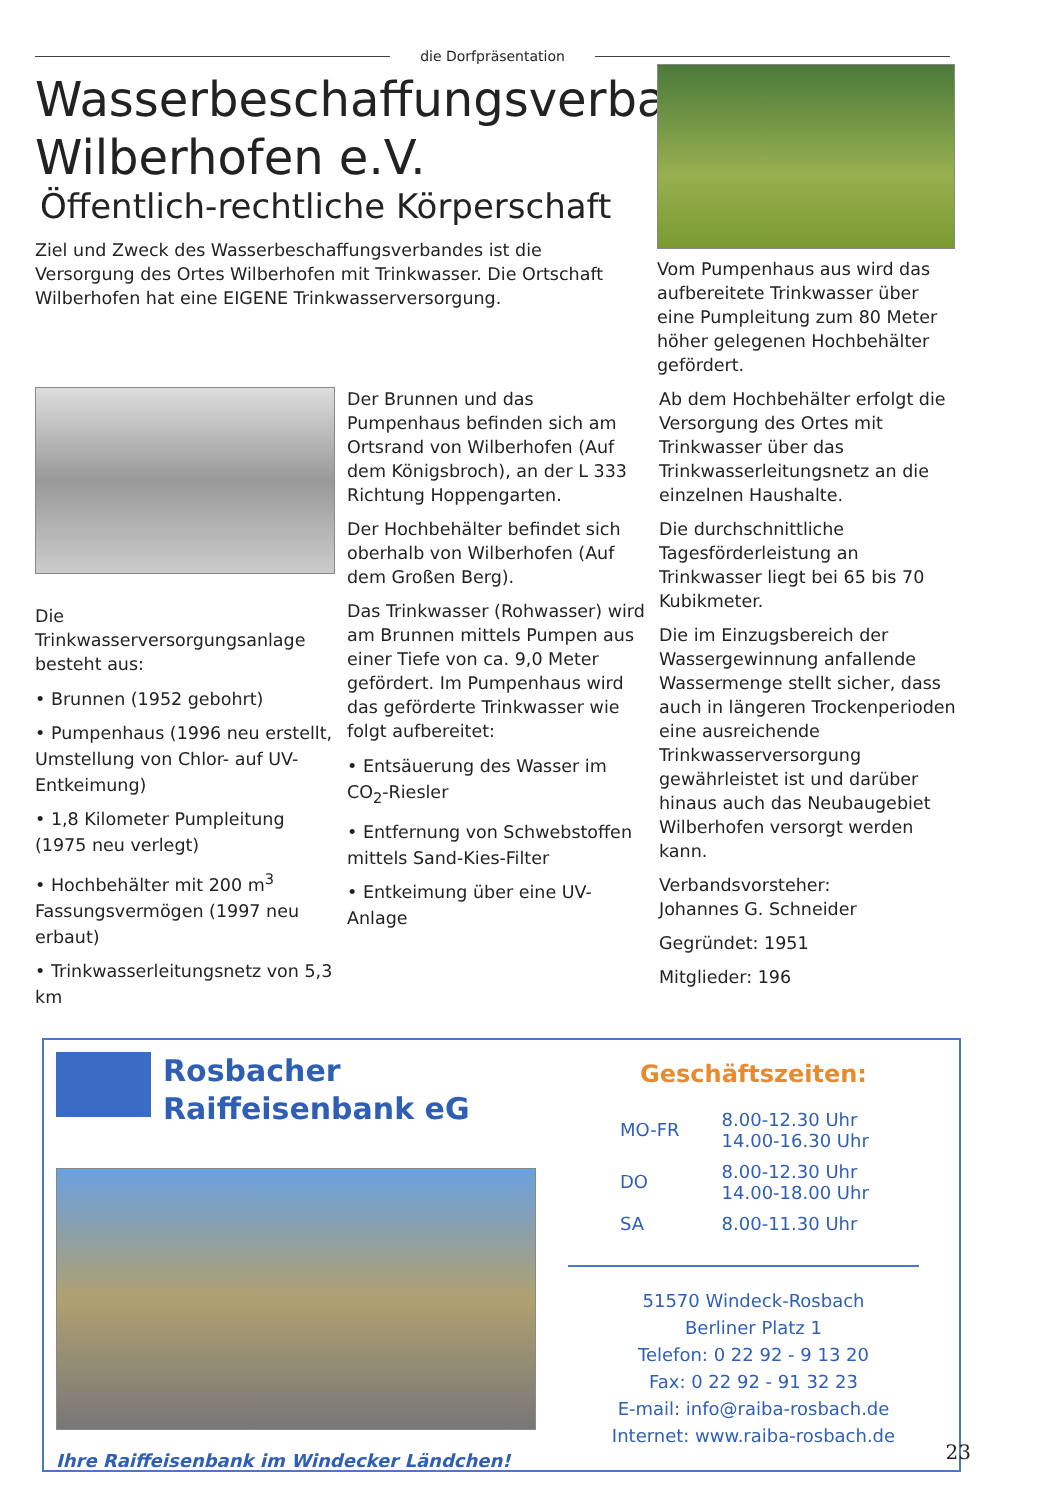die Dorfpräsentation
Wasserbeschaffungsverband Wilberhofen e.V.
Öffentlich-rechtliche Körperschaft
Ziel und Zweck des Wasserbeschaffungsverbandes ist die Versorgung des Ortes Wilberhofen mit Trinkwasser. Die Ortschaft Wilberhofen hat eine EIGENE Trinkwasserversorgung.
Vom Pumpenhaus aus wird das aufbereitete Trinkwasser über eine Pumpleitung zum 80 Meter höher gelegenen Hochbehälter gefördert.
Die Trinkwasserversorgungsanlage besteht aus:
• Brunnen (1952 gebohrt)
• Pumpenhaus (1996 neu erstellt, Umstellung von Chlor- auf UV-Entkeimung)
• 1,8 Kilometer Pumpleitung (1975 neu verlegt)
• Hochbehälter mit 200 m<sup>3</sup> Fassungsvermögen (1997 neu erbaut)
• Trinkwasserleitungsnetz von 5,3 km
Der Brunnen und das Pumpenhaus befinden sich am Ortsrand von Wilberhofen (Auf dem Königsbroch), an der L 333 Richtung Hoppengarten.
Der Hochbehälter befindet sich oberhalb von Wilberhofen (Auf dem Großen Berg).
Das Trinkwasser (Rohwasser) wird am Brunnen mittels Pumpen aus einer Tiefe von ca. 9,0 Meter gefördert. Im Pumpenhaus wird das geförderte Trinkwasser wie folgt aufbereitet:
• Entsäuerung des Wasser im CO<sub>2</sub>-Riesler
• Entfernung von Schwebstoffen mittels Sand-Kies-Filter
• Entkeimung über eine UV-Anlage
Ab dem Hochbehälter erfolgt die Versorgung des Ortes mit Trinkwasser über das Trinkwasserleitungsnetz an die einzelnen Haushalte.
Die durchschnittliche Tagesförderleistung an Trinkwasser liegt bei 65 bis 70 Kubikmeter.
Die im Einzugsbereich der Wassergewinnung anfallende Wassermenge stellt sicher, dass auch in längeren Trockenperioden eine ausreichende Trinkwasserversorgung gewährleistet ist und darüber hinaus auch das Neubaugebiet Wilberhofen versorgt werden kann.
Verbandsvorsteher:
Johannes G. Schneider
Gegründet: 1951
Mitglieder: 196
Rosbacher
Raiffeisenbank eG
Ihre Raiffeisenbank im Windecker Ländchen!
Geschäftszeiten:
| MO-FR | 8.00-12.30 Uhr 14.00-16.30 Uhr |
| DO | 8.00-12.30 Uhr 14.00-18.00 Uhr |
| SA | 8.00-11.30 Uhr |
51570 Windeck-Rosbach
Berliner Platz 1
Telefon: 0 22 92 - 9 13 20
Fax: 0 22 92 - 91 32 23
E-mail: info@raiba-rosbach.de
Internet: www.raiba-rosbach.de
23